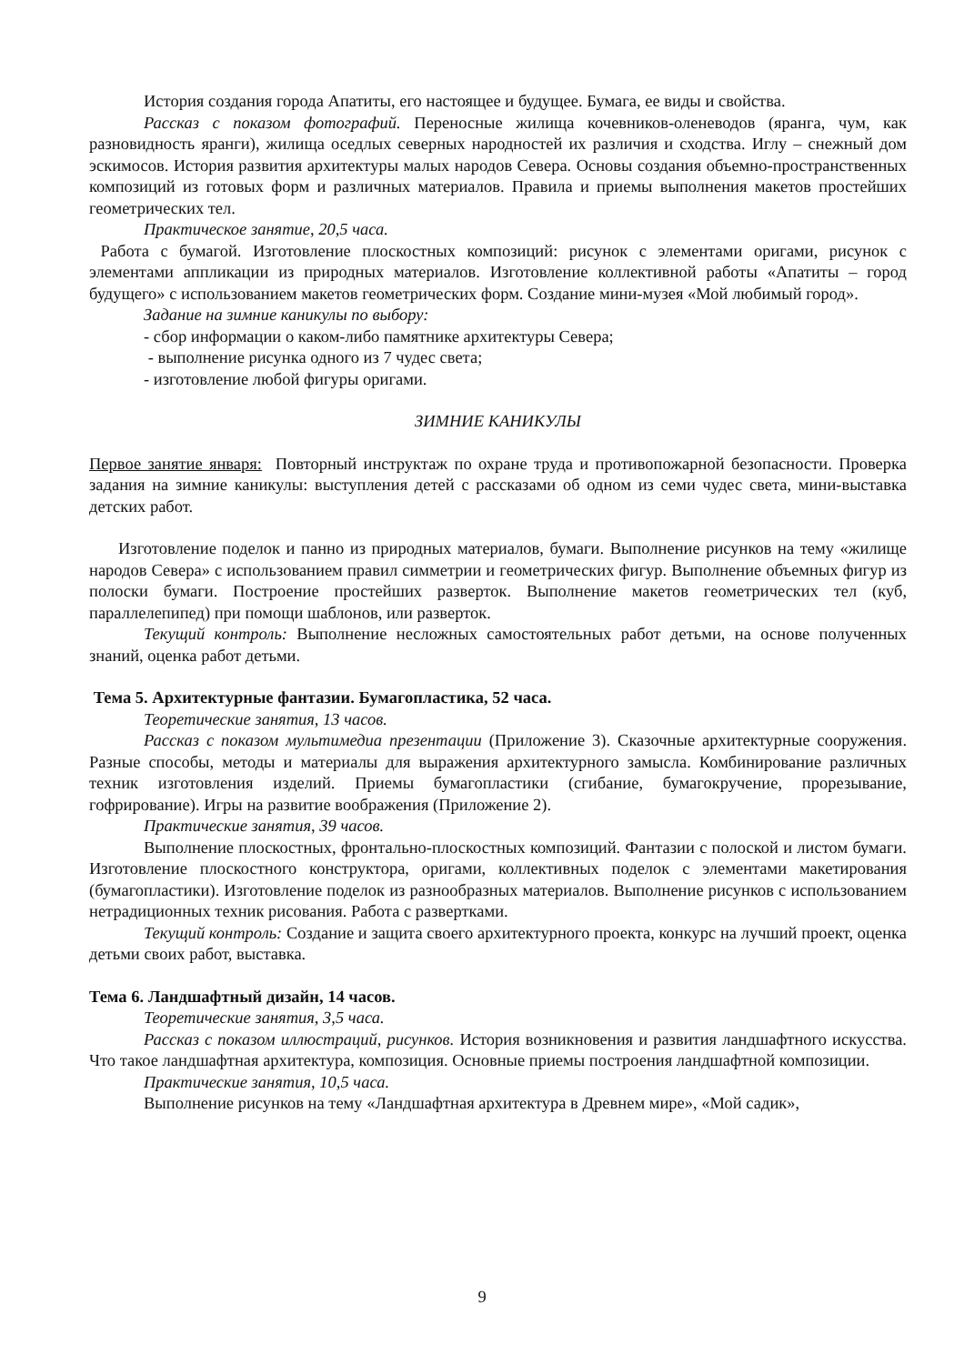История создания города Апатиты, его настоящее и будущее. Бумага, ее виды и свойства.
Рассказ с показом фотографий. Переносные жилища кочевников-оленеводов (яранга, чум, как разновидность яранги), жилища оседлых северных народностей их различия и сходства. Иглу – снежный дом эскимосов. История развития архитектуры малых народов Севера. Основы создания объемно-пространственных композиций из готовых форм и различных материалов. Правила и приемы выполнения макетов простейших геометрических тел.
Практическое занятие, 20,5 часа.
Работа с бумагой. Изготовление плоскостных композиций: рисунок с элементами оригами, рисунок с элементами аппликации из природных материалов. Изготовление коллективной работы «Апатиты – город будущего» с использованием макетов геометрических форм. Создание мини-музея «Мой любимый город».
Задание на зимние каникулы по выбору:
- сбор информации о каком-либо памятнике архитектуры Севера;
- выполнение рисунка одного из 7 чудес света;
- изготовление любой фигуры оригами.
ЗИМНИЕ КАНИКУЛЫ
Первое занятие января: Повторный инструктаж по охране труда и противопожарной безопасности. Проверка задания на зимние каникулы: выступления детей с рассказами об одном из семи чудес света, мини-выставка детских работ.
Изготовление поделок и панно из природных материалов, бумаги. Выполнение рисунков на тему «жилище народов Севера» с использованием правил симметрии и геометрических фигур. Выполнение объемных фигур из полоски бумаги. Построение простейших разверток. Выполнение макетов геометрических тел (куб, параллелепипед) при помощи шаблонов, или разверток.
Текущий контроль: Выполнение несложных самостоятельных работ детьми, на основе полученных знаний, оценка работ детьми.
Тема 5. Архитектурные фантазии. Бумагопластика, 52 часа.
Теоретические занятия, 13 часов.
Рассказ с показом мультимедиа презентации (Приложение 3). Сказочные архитектурные сооружения. Разные способы, методы и материалы для выражения архитектурного замысла. Комбинирование различных техник изготовления изделий. Приемы бумагопластики (сгибание, бумагокручение, прорезывание, гофрирование). Игры на развитие воображения (Приложение 2).
Практические занятия, 39 часов.
Выполнение плоскостных, фронтально-плоскостных композиций. Фантазии с полоской и листом бумаги. Изготовление плоскостного конструктора, оригами, коллективных поделок с элементами макетирования (бумагопластики). Изготовление поделок из разнообразных материалов. Выполнение рисунков с использованием нетрадиционных техник рисования. Работа с развертками.
Текущий контроль: Создание и защита своего архитектурного проекта, конкурс на лучший проект, оценка детьми своих работ, выставка.
Тема 6. Ландшафтный дизайн, 14 часов.
Теоретические занятия, 3,5 часа.
Рассказ с показом иллюстраций, рисунков. История возникновения и развития ландшафтного искусства. Что такое ландшафтная архитектура, композиция. Основные приемы построения ландшафтной композиции.
Практические занятия, 10,5 часа.
Выполнение рисунков на тему «Ландшафтная архитектура в Древнем мире», «Мой садик»,
9